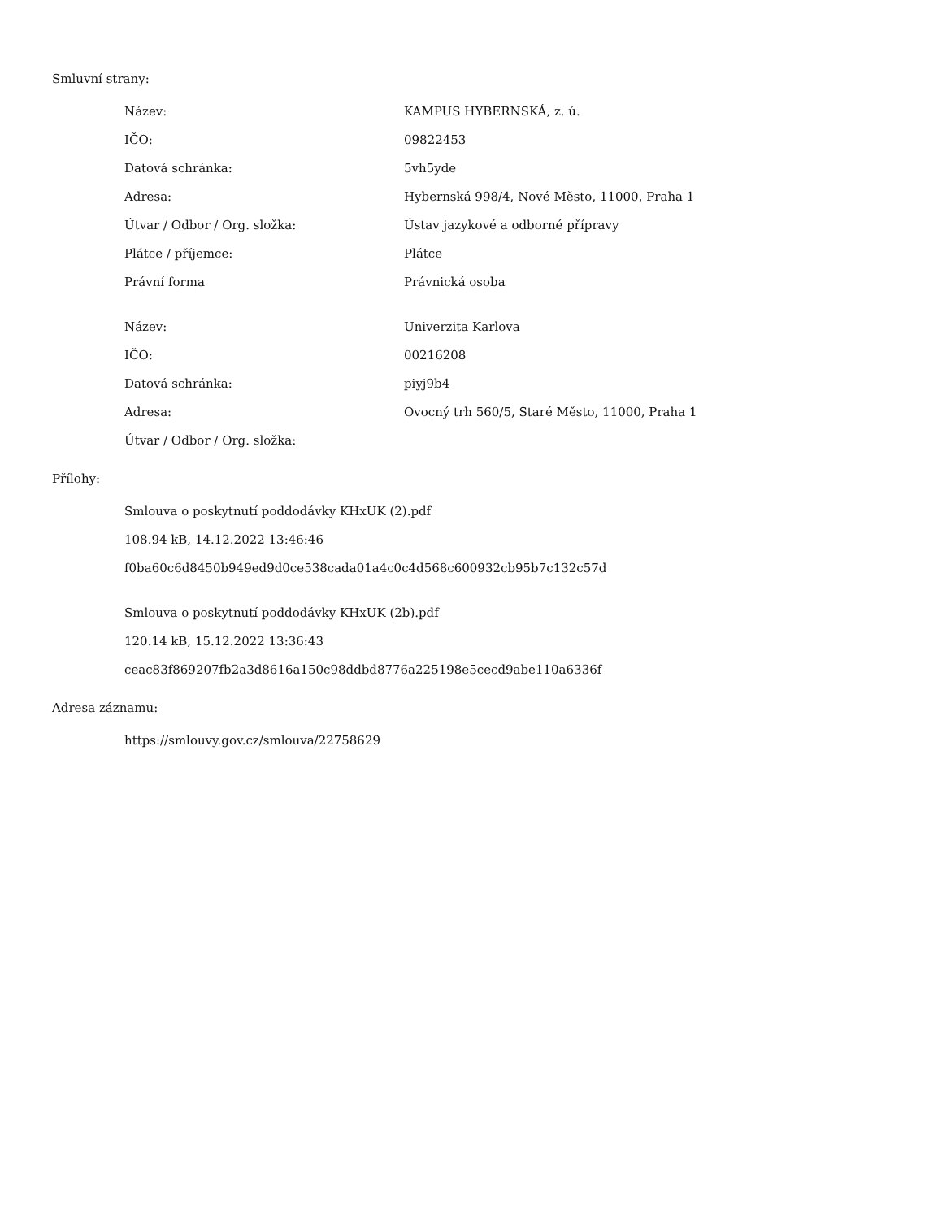Smluvní strany:
| Název: | KAMPUS HYBERNSKÁ, z. ú. |
| IČO: | 09822453 |
| Datová schránka: | 5vh5yde |
| Adresa: | Hybernská 998/4, Nové Město, 11000, Praha 1 |
| Útvar / Odbor / Org. složka: | Ústav jazykové a odborné přípravy |
| Plátce / příjemce: | Plátce |
| Právní forma | Právnická osoba |
| Název: | Univerzita Karlova |
| IČO: | 00216208 |
| Datová schránka: | piyj9b4 |
| Adresa: | Ovocný trh 560/5, Staré Město, 11000, Praha 1 |
| Útvar / Odbor / Org. složka: | |
Přílohy:
Smlouva o poskytnutí poddodávky KHxUK (2).pdf
108.94 kB, 14.12.2022 13:46:46
f0ba60c6d8450b949ed9d0ce538cada01a4c0c4d568c600932cb95b7c132c57d
Smlouva o poskytnutí poddodávky KHxUK (2b).pdf
120.14 kB, 15.12.2022 13:36:43
ceac83f869207fb2a3d8616a150c98ddbd8776a225198e5cecd9abe110a6336f
Adresa záznamu:
https://smlouvy.gov.cz/smlouva/22758629